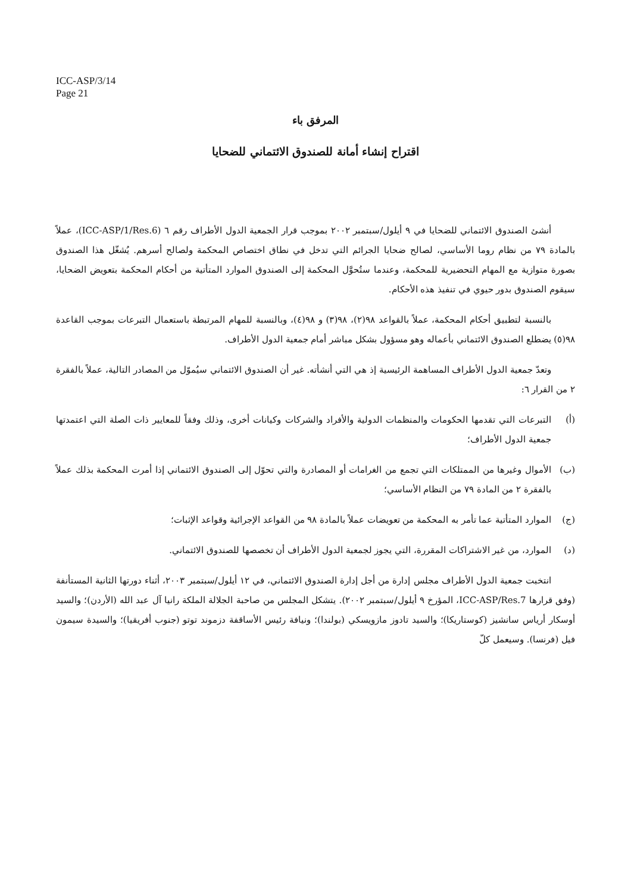ICC-ASP/3/14
Page 21
المرفق باء
اقتراح إنشاء أمانة للصندوق الائتماني للضحايا
أنشئ الصندوق الائتماني للضحايا في ٩ أيلول/سبتمبر ٢٠٠٢ بموجب قرار الجمعية الدول الأطراف رقم ٦ (ICC-ASP/1/Res.6)، عملاً بالمادة ٧٩ من نظام روما الأساسي، لصالح ضحايا الجرائم التي تدخل في نطاق اختصاص المحكمة ولصالح أسرهم. يُشغّل هذا الصندوق بصورة متوازية مع المهام التحضيرية للمحكمة، وعندما ستُحوَّل المحكمة إلى الصندوق الموارد المتأتية من أحكام المحكمة بتعويض الضحايا، سيقوم الصندوق بدور حيوي في تنفيذ هذه الأحكام.
بالنسبة لتطبيق أحكام المحكمة، عملاً بالقواعد ٩٨(٢)، ٩٨(٣) و ٩٨(٤)، وبالنسبة للمهام المرتبطة باستعمال التبرعات بموجب القاعدة ٩٨(٥) يضطلع الصندوق الائتماني بأعماله وهو مسؤول بشكل مباشر أمام جمعية الدول الأطراف.
وتعدّ جمعية الدول الأطراف المساهمة الرئيسية إذ هي التي أنشأته. غير أن الصندوق الائتماني سيُموّل من المصادر التالية، عملاً بالفقرة ٢ من القرار ٦:
(أ) التبرعات التي تقدمها الحكومات والمنظمات الدولية والأفراد والشركات وكيانات أخرى، وذلك وفقاً للمعايير ذات الصلة التي اعتمدتها جمعية الدول الأطراف؛
(ب) الأموال وغيرها من الممتلكات التي تجمع من الغرامات أو المصادرة والتي تحوّل إلى الصندوق الائتماني إذا أمرت المحكمة بذلك عملاً بالفقرة ٢ من المادة ٧٩ من النظام الأساسي؛
(ج) الموارد المتأتية عما تأمر به المحكمة من تعويضات عملاً بالمادة ٩٨ من القواعد الإجرائية وقواعد الإثبات؛
(د) الموارد، من غير الاشتراكات المقررة، التي يجوز لجمعية الدول الأطراف أن تخصصها للصندوق الائتماني.
انتخبت جمعية الدول الأطراف مجلس إدارة من أجل إدارة الصندوق الائتماني، في ١٢ أيلول/سبتمبر ٢٠٠٣، أثناء دورتها الثانية المستأنفة (وفق قرارها ICC-ASP/Res.7، المؤرخ ٩ أيلول/سبتمبر ٢٠٠٢). يتشكل المجلس من صاحبة الجلالة الملكة رانيا آل عبد الله (الأردن)؛ والسيد أوسكار أرياس سانشيز (كوستاريكا)؛ والسيد تادوز مازويسكي (بولندا)؛ ونيافة رئيس الأساقفة دزموند توتو (جنوب أفريقيا)؛ والسيدة سيمون فيل (فرنسا). وسيعمل كلّ